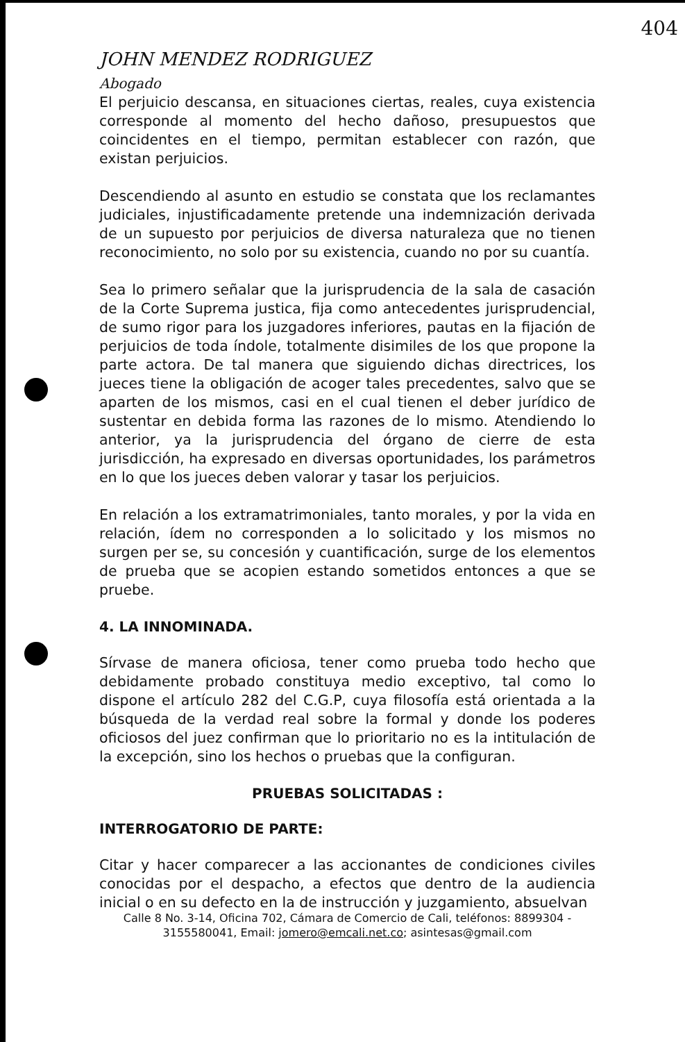404
JOHN MENDEZ RODRIGUEZ
Abogado
El perjuicio descansa, en situaciones ciertas, reales, cuya existencia corresponde al momento del hecho dañoso, presupuestos que coincidentes en el tiempo, permitan establecer con razón, que existan perjuicios.
Descendiendo al asunto en estudio se constata que los reclamantes judiciales, injustificadamente pretende una indemnización derivada de un supuesto por perjuicios de diversa naturaleza que no tienen reconocimiento, no solo por su existencia, cuando no por su cuantía.
Sea lo primero señalar que la jurisprudencia de la sala de casación de la Corte Suprema justica, fija como antecedentes jurisprudencial, de sumo rigor para los juzgadores inferiores, pautas en la fijación de perjuicios de toda índole, totalmente disimiles de los que propone la parte actora. De tal manera que siguiendo dichas directrices, los jueces tiene la obligación de acoger tales precedentes, salvo que se aparten de los mismos, casi en el cual tienen el deber jurídico de sustentar en debida forma las razones de lo mismo. Atendiendo lo anterior, ya la jurisprudencia del órgano de cierre de esta jurisdicción, ha expresado en diversas oportunidades, los parámetros en lo que los jueces deben valorar y tasar los perjuicios.
En relación a los extramatrimoniales, tanto morales, y por la vida en relación, ídem no corresponden a lo solicitado y los mismos no surgen per se, su concesión y cuantificación, surge de los elementos de prueba que se acopien estando sometidos entonces a que se pruebe.
4. LA INNOMINADA.
Sírvase de manera oficiosa, tener como prueba todo hecho que debidamente probado constituya medio exceptivo, tal como lo dispone el artículo 282 del C.G.P, cuya filosofía está orientada a la búsqueda de la verdad real sobre la formal y donde los poderes oficiosos del juez confirman que lo prioritario no es la intitulación de la excepción, sino los hechos o pruebas que la configuran.
PRUEBAS SOLICITADAS :
INTERROGATORIO DE PARTE:
Citar y hacer comparecer a las accionantes de condiciones civiles conocidas por el despacho, a efectos que dentro de la audiencia inicial o en su defecto en la de instrucción y juzgamiento, absuelvan
Calle 8 No. 3-14, Oficina 702, Cámara de Comercio de Cali, teléfonos: 8899304 - 3155580041, Email: jomero@emcali.net.co; asintesas@gmail.com